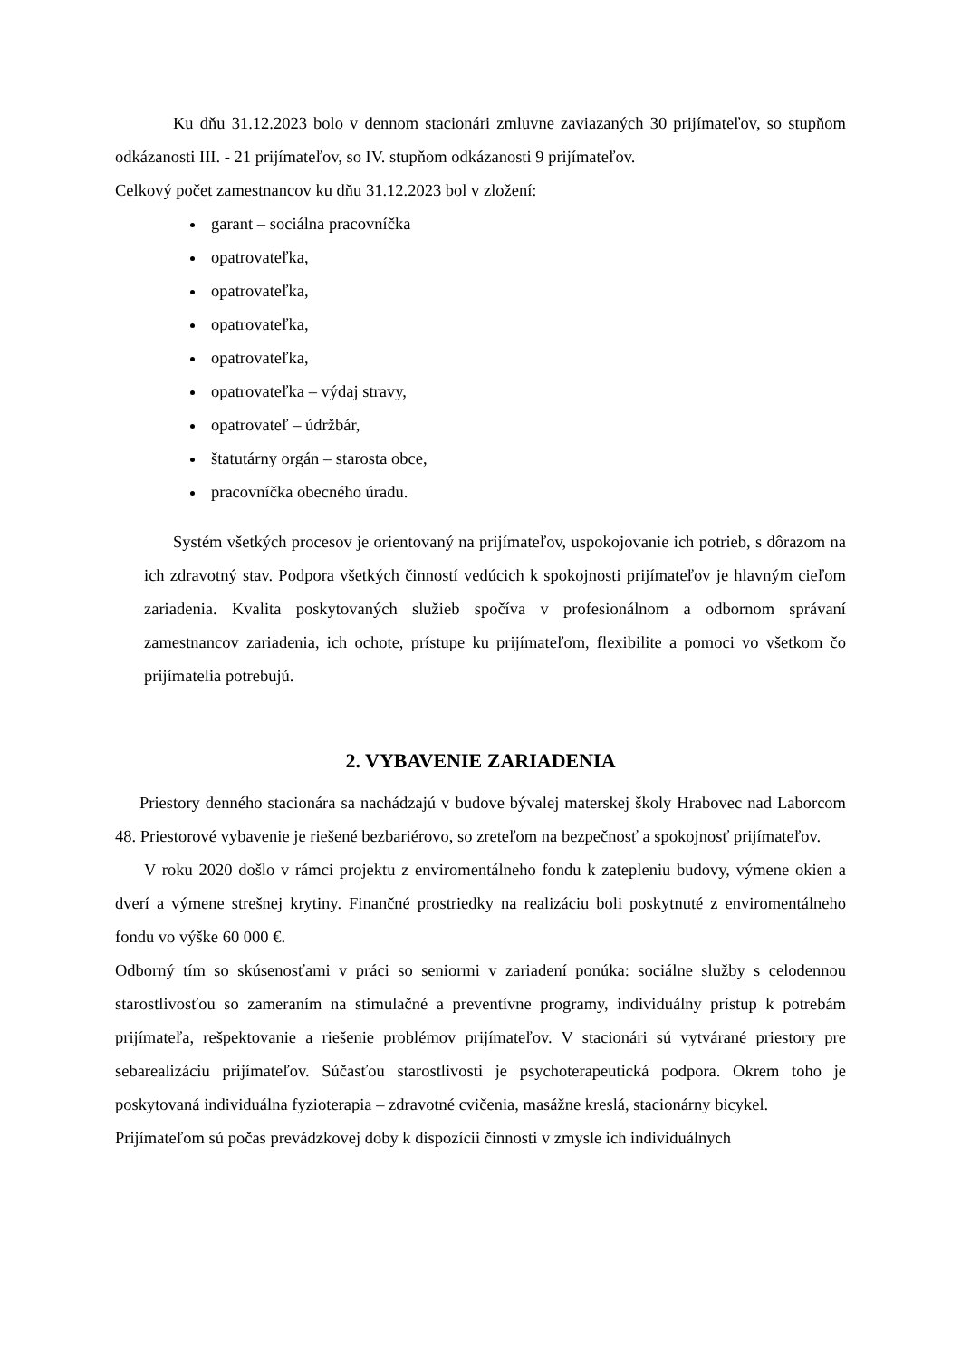Ku dňu 31.12.2023 bolo v dennom stacionári zmluvne zaviazaných 30 prijímateľov, so stupňom odkázanosti III. - 21 prijímateľov, so IV. stupňom odkázanosti 9 prijímateľov.
Celkový počet zamestnancov ku dňu 31.12.2023 bol v zložení:
garant – sociálna pracovníčka
opatrovateľka,
opatrovateľka,
opatrovateľka,
opatrovateľka,
opatrovateľka – výdaj stravy,
opatrovateľ – údržbár,
štatutárny orgán – starosta obce,
pracovníčka obecného úradu.
Systém všetkých procesov je orientovaný na prijímateľov, uspokojovanie ich potrieb, s dôrazom na ich zdravotný stav. Podpora všetkých činností vedúcich k spokojnosti prijímateľov je hlavným cieľom zariadenia. Kvalita poskytovaných služieb spočíva v profesionálnom a odbornom správaní zamestnancov zariadenia, ich ochote, prístupe ku prijímateľom, flexibilite a pomoci vo všetkom čo prijímatelia potrebujú.
2. VYBAVENIE ZARIADENIA
Priestory denného stacionára sa nachádzajú v budove bývalej materskej školy Hrabovec nad Laborcom 48. Priestorové vybavenie je riešené bezbariérovo, so zreteľom na bezpečnosť a spokojnosť prijímateľov.
V roku 2020 došlo v rámci projektu z enviromentálneho fondu k zatepleniu budovy, výmene okien a dverí a výmene strešnej krytiny. Finančné prostriedky na realizáciu boli poskytnuté z enviromentálneho fondu vo výške 60 000 €.
Odborný tím so skúsenosťami v práci so seniormi v zariadení ponúka: sociálne služby s celodennou starostlivosťou so zameraním na stimulačné a preventívne programy, individuálny prístup k potrebám prijímateľa, rešpektovanie a riešenie problémov prijímateľov. V stacionári sú vytvárané priestory pre sebarealizáciu prijímateľov. Súčasťou starostlivosti je psychoterapeutická podpora. Okrem toho je poskytovaná individuálna fyzioterapia – zdravotné cvičenia, masážne kreslá, stacionárny bicykel.
Prijímateľom sú počas prevádzkovej doby k dispozícii činnosti v zmysle ich individuálnych